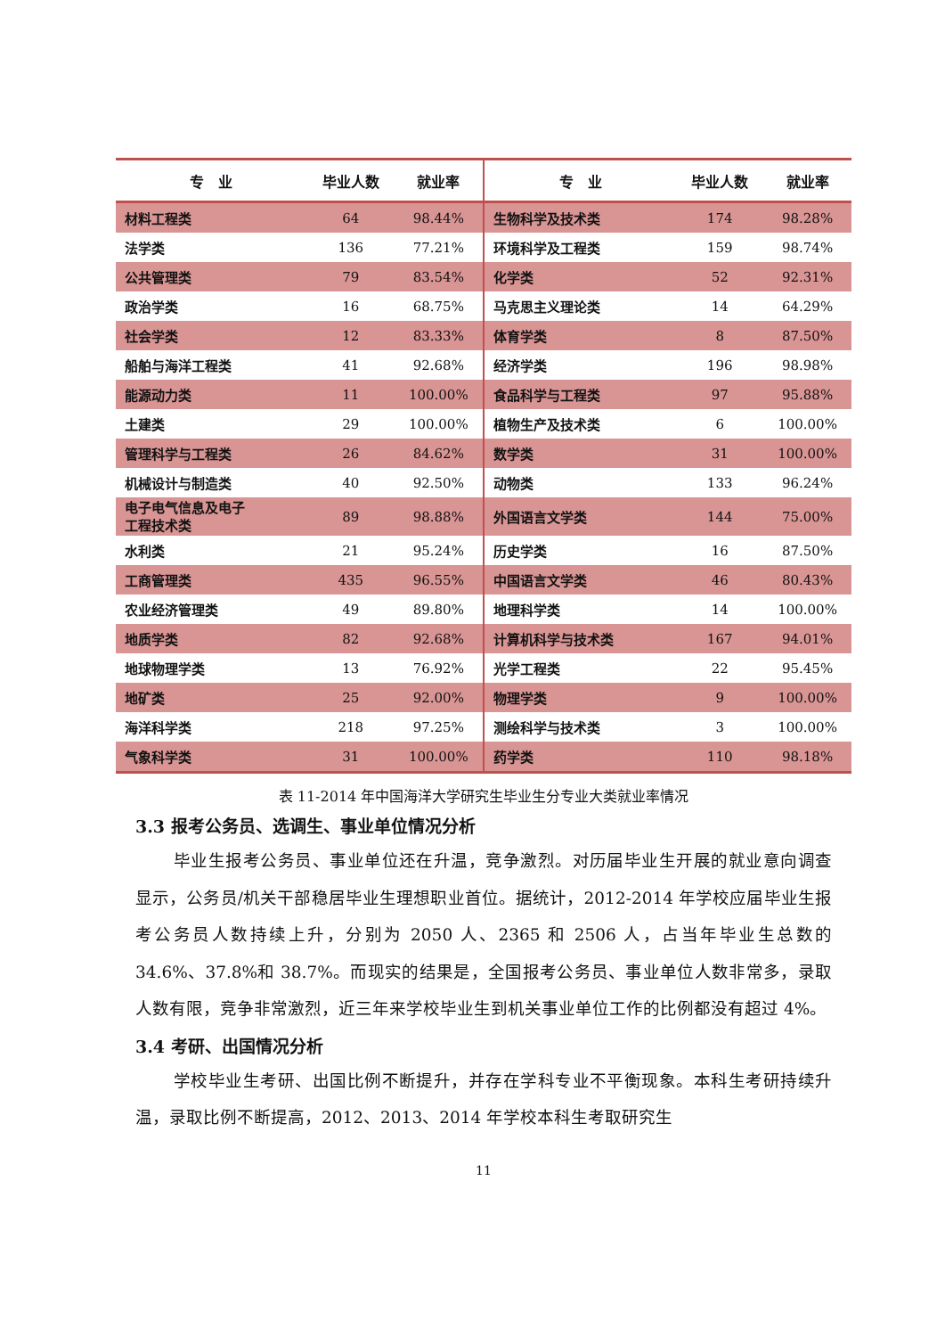| 专 业 | 毕业人数 | 就业率 | 专 业 | 毕业人数 | 就业率 |
| --- | --- | --- | --- | --- | --- |
| 材料工程类 | 64 | 98.44% | 生物科学及技术类 | 174 | 98.28% |
| 法学类 | 136 | 77.21% | 环境科学及工程类 | 159 | 98.74% |
| 公共管理类 | 79 | 83.54% | 化学类 | 52 | 92.31% |
| 政治学类 | 16 | 68.75% | 马克思主义理论类 | 14 | 64.29% |
| 社会学类 | 12 | 83.33% | 体育学类 | 8 | 87.50% |
| 船舶与海洋工程类 | 41 | 92.68% | 经济学类 | 196 | 98.98% |
| 能源动力类 | 11 | 100.00% | 食品科学与工程类 | 97 | 95.88% |
| 土建类 | 29 | 100.00% | 植物生产及技术类 | 6 | 100.00% |
| 管理科学与工程类 | 26 | 84.62% | 数学类 | 31 | 100.00% |
| 机械设计与制造类 | 40 | 92.50% | 动物类 | 133 | 96.24% |
| 电子电气信息及电子 工程技术类 | 89 | 98.88% | 外国语言文学类 | 144 | 75.00% |
| 水利类 | 21 | 95.24% | 历史学类 | 16 | 87.50% |
| 工商管理类 | 435 | 96.55% | 中国语言文学类 | 46 | 80.43% |
| 农业经济管理类 | 49 | 89.80% | 地理科学类 | 14 | 100.00% |
| 地质学类 | 82 | 92.68% | 计算机科学与技术类 | 167 | 94.01% |
| 地球物理学类 | 13 | 76.92% | 光学工程类 | 22 | 95.45% |
| 地矿类 | 25 | 92.00% | 物理学类 | 9 | 100.00% |
| 海洋科学类 | 218 | 97.25% | 测绘科学与技术类 | 3 | 100.00% |
| 气象科学类 | 31 | 100.00% | 药学类 | 110 | 98.18% |
表 11-2014 年中国海洋大学研究生毕业生分专业大类就业率情况
3.3 报考公务员、选调生、事业单位情况分析
毕业生报考公务员、事业单位还在升温，竞争激烈。对历届毕业生开展的就业意向调查显示，公务员/机关干部稳居毕业生理想职业首位。据统计，2012-2014 年学校应届毕业生报考公务员人数持续上升，分别为 2050 人、2365 和 2506 人，占当年毕业生总数的 34.6%、37.8%和 38.7%。而现实的结果是，全国报考公务员、事业单位人数非常多，录取人数有限，竞争非常激烈，近三年来学校毕业生到机关事业单位工作的比例都没有超过 4%。
3.4 考研、出国情况分析
学校毕业生考研、出国比例不断提升，并存在学科专业不平衡现象。本科生考研持续升温，录取比例不断提高，2012、2013、2014 年学校本科生考取研究生
11